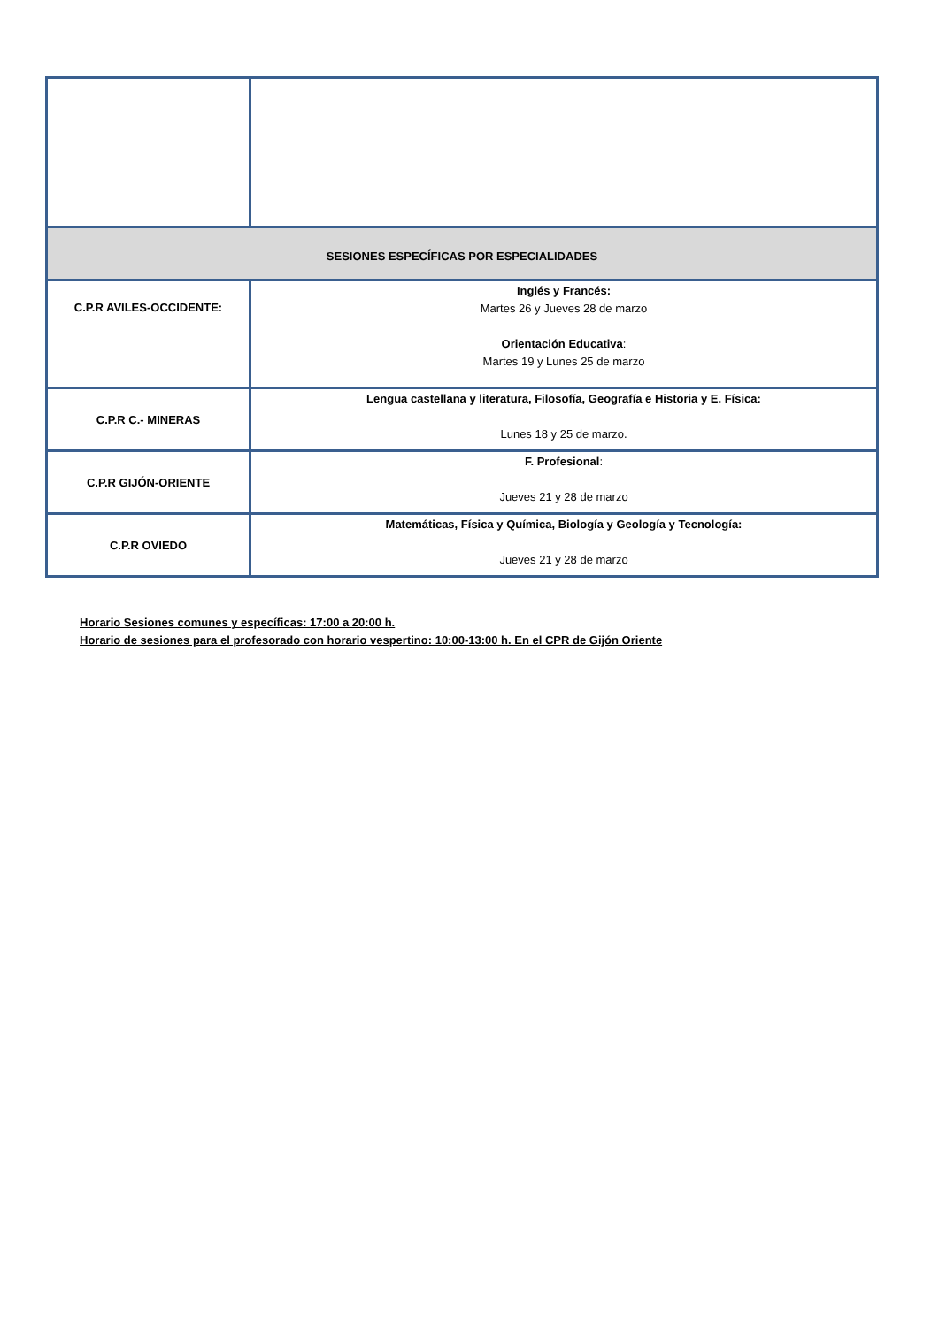| SESIONES ESPECÍFICAS POR ESPECIALIDADES | |
| C.P.R AVILES-OCCIDENTE: | Inglés y Francés: Martes 26 y Jueves 28 de marzo Orientación Educativa : Martes 19 y Lunes 25 de marzo |
| C.P.R C.- MINERAS | Lengua castellana y literatura, Filosofía, Geografía e Historia y E. Física: Lunes 18 y 25 de marzo. |
| C.P.R GIJÓN-ORIENTE | F. Profesional : Jueves 21 y 28 de marzo |
| C.P.R OVIEDO | Matemáticas, Física y Química, Biología y Geología y Tecnología: Jueves 21 y 28 de marzo |
Horario Sesiones comunes y específicas: 17:00 a 20:00 h.
Horario de sesiones para el profesorado con horario vespertino: 10:00-13:00 h. En el CPR de Gijón Oriente